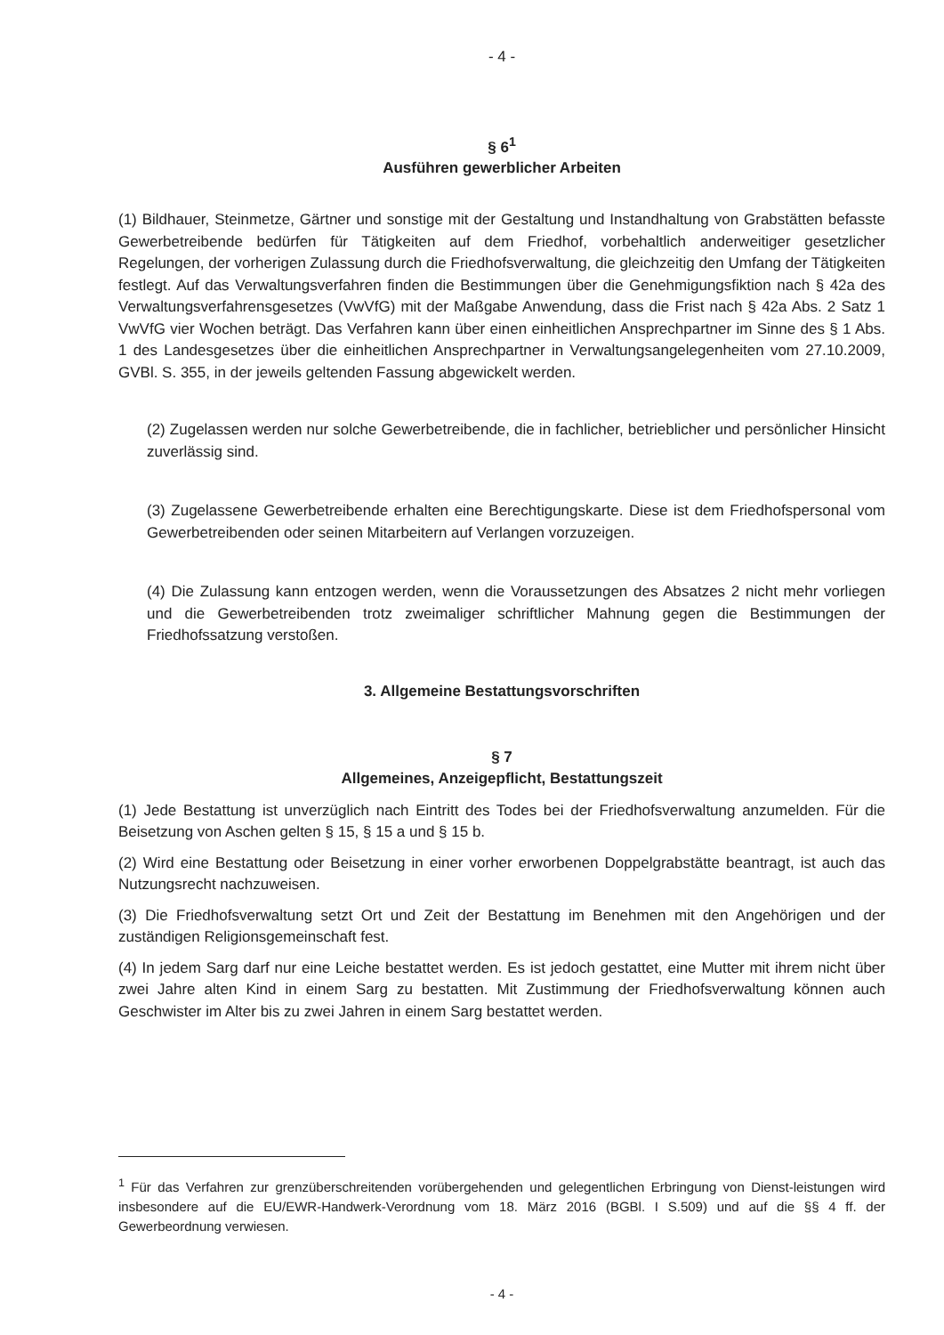- 4 -
§ 6<sup>1</sup>
Ausführen gewerblicher Arbeiten
(1) Bildhauer, Steinmetze, Gärtner und sonstige mit der Gestaltung und Instandhaltung von Grabstätten befasste Gewerbetreibende bedürfen für Tätigkeiten auf dem Friedhof, vorbehaltlich anderweitiger gesetzlicher Regelungen, der vorherigen Zulassung durch die Friedhofsverwaltung, die gleichzeitig den Umfang der Tätigkeiten festlegt. Auf das Verwaltungsverfahren finden die Bestimmungen über die Genehmigungsfiktion nach § 42a des Verwaltungsverfahrensgesetzes (VwVfG) mit der Maßgabe Anwendung, dass die Frist nach § 42a Abs. 2 Satz 1 VwVfG vier Wochen beträgt. Das Verfahren kann über einen einheitlichen Ansprechpartner im Sinne des § 1 Abs. 1 des Landesgesetzes über die einheitlichen Ansprechpartner in Verwaltungsangelegenheiten vom 27.10.2009, GVBl. S. 355, in der jeweils geltenden Fassung abgewickelt werden.
(2) Zugelassen werden nur solche Gewerbetreibende, die in fachlicher, betrieblicher und persönlicher Hinsicht zuverlässig sind.
(3) Zugelassene Gewerbetreibende erhalten eine Berechtigungskarte. Diese ist dem Friedhofspersonal vom Gewerbetreibenden oder seinen Mitarbeitern auf Verlangen vorzuzeigen.
(4) Die Zulassung kann entzogen werden, wenn die Voraussetzungen des Absatzes 2 nicht mehr vorliegen und die Gewerbetreibenden trotz zweimaliger schriftlicher Mahnung gegen die Bestimmungen der Friedhofssatzung verstoßen.
3. Allgemeine Bestattungsvorschriften
§ 7
Allgemeines, Anzeigepflicht, Bestattungszeit
(1) Jede Bestattung ist unverzüglich nach Eintritt des Todes bei der Friedhofsverwaltung anzumelden. Für die Beisetzung von Aschen gelten § 15, § 15 a und § 15 b.
(2) Wird eine Bestattung oder Beisetzung in einer vorher erworbenen Doppelgrabstätte beantragt, ist auch das Nutzungsrecht nachzuweisen.
(3) Die Friedhofsverwaltung setzt Ort und Zeit der Bestattung im Benehmen mit den Angehörigen und der zuständigen Religionsgemeinschaft fest.
(4) In jedem Sarg darf nur eine Leiche bestattet werden. Es ist jedoch gestattet, eine Mutter mit ihrem nicht über zwei Jahre alten Kind in einem Sarg zu bestatten. Mit Zustimmung der Friedhofsverwaltung können auch Geschwister im Alter bis zu zwei Jahren in einem Sarg bestattet werden.
<sup>1</sup> Für das Verfahren zur grenzüberschreitenden vorübergehenden und gelegentlichen Erbringung von Dienst-leistungen wird insbesondere auf die EU/EWR-Handwerk-Verordnung vom 18. März 2016 (BGBl. I S.509) und auf die §§ 4 ff. der Gewerbeordnung verwiesen.
- 4 -